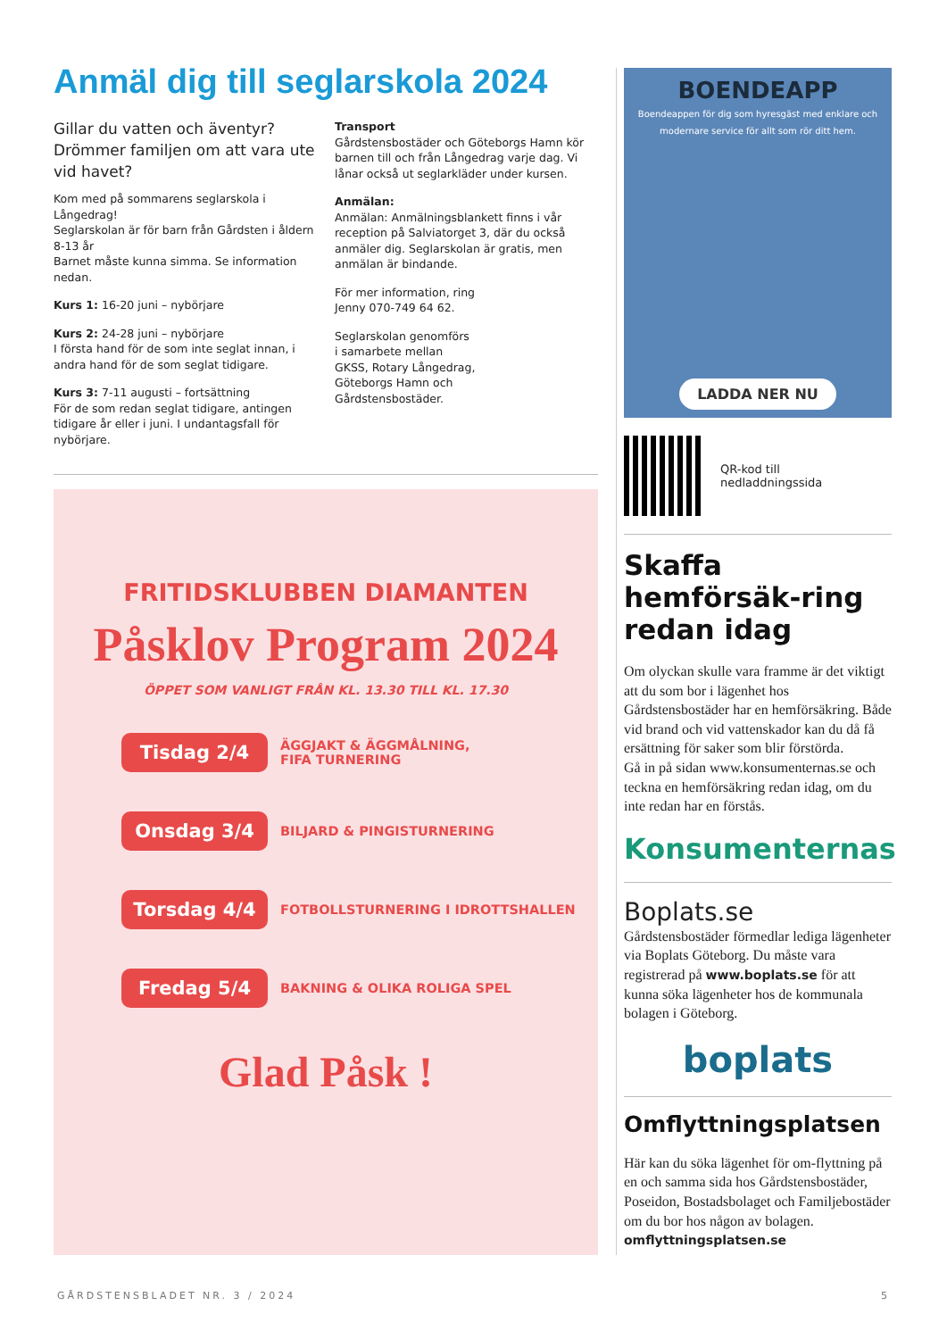Anmäl dig till seglarskola 2024
Gillar du vatten och äventyr? Drömmer familjen om att vara ute vid havet?
Kom med på sommarens seglarskola i Långedrag!
Seglarskolan är för barn från Gårdsten i åldern 8-13 år
Barnet måste kunna simma. Se information nedan.
Kurs 1: 16-20 juni – nybörjare
Kurs 2: 24-28 juni – nybörjare
I första hand för de som inte seglat innan, i andra hand för de som seglat tidigare.
Kurs 3: 7-11 augusti – fortsättning
För de som redan seglat tidigare, antingen tidigare år eller i juni. I undantagsfall för nybörjare.
Transport
Gårdstensbostäder och Göteborgs Hamn kör barnen till och från Långedrag varje dag. Vi lånar också ut seglarkläder under kursen.
Anmälan:
Anmälan: Anmälningsblankett finns i vår reception på Salviatorget 3, där du också anmäler dig. Seglarskolan är gratis, men anmälan är bindande.
För mer information, ring
Jenny 070-749 64 62.
Seglarskolan genomförs
i samarbete mellan
GKSS, Rotary Långedrag,
Göteborgs Hamn och
Gårdstensbostäder.
FRITIDSKLUBBEN DIAMANTEN
Påsklov Program 2024
ÖPPET SOM VANLIGT FRÅN KL. 13.30 TILL KL. 17.30
Tisdag 2/4
ÄGGJAKT & ÄGGMÅLNING,
FIFA TURNERING
Onsdag 3/4
BILJARD & PINGISTURNERING
Torsdag 4/4
FOTBOLLSTURNERING I IDROTTSHALLEN
Fredag 5/4
BAKNING & OLIKA ROLIGA SPEL
Glad Påsk !
BOENDEAPP
Boendeappen för dig som hyresgäst med enklare och modernare service för allt som rör ditt hem.
LADDA NER NU
QR-kod till
nedladdningssida
Skaffa hemförsäk-ring redan idag
Om olyckan skulle vara framme är det viktigt att du som bor i lägenhet hos Gårdstensbostäder har en hemförsäkring. Både vid brand och vid vattenskador kan du då få ersättning för saker som blir förstörda.
Gå in på sidan www.konsumenternas.se och teckna en hemförsäkring redan idag, om du inte redan har en förstås.
Konsumenternas
Boplats.se
Gårdstensbostäder förmedlar lediga lägenheter via Boplats Göteborg. Du måste vara registrerad på www.boplats.se för att kunna söka lägenheter hos de kommunala bolagen i Göteborg.
boplats
Omflyttningsplatsen
Här kan du söka lägenhet för om-flyttning på en och samma sida hos Gårdstensbostäder, Poseidon, Bostadsbolaget och Familjebostäder om du bor hos någon av bolagen.
omflyttningsplatsen.se
GÅRDSTENSBLADET NR. 3 / 2024 5